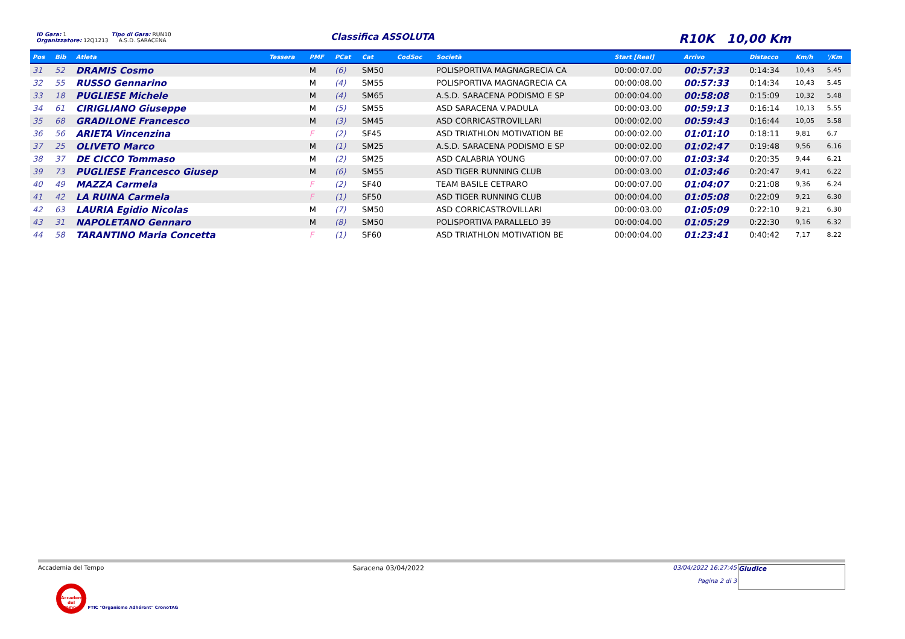ID Gara: 1 Tipo di Gara: RUN10
Organizzatore: 12Q1213 A.S.D. SARACENA
Classifica ASSOLUTA R10K 10,00 Km
| Pos | Bib | Atleta | Tessera | PMF | PCat | Cat | CodSoc | Società | Start [Real] | Arrivo | Distacco | Km/h | '/Km |
| --- | --- | --- | --- | --- | --- | --- | --- | --- | --- | --- | --- | --- | --- |
| 31 | 52 | DRAMIS Cosmo | | M | (6) | SM50 | | POLISPORTIVA MAGNAGRECIA CA | 00:00:07.00 | 00:57:33 | 0:14:34 | 10,43 | 5.45 |
| 32 | 55 | RUSSO Gennarino | | M | (4) | SM55 | | POLISPORTIVA MAGNAGRECIA CA | 00:00:08.00 | 00:57:33 | 0:14:34 | 10,43 | 5.45 |
| 33 | 18 | PUGLIESE Michele | | M | (4) | SM65 | | A.S.D. SARACENA PODISMO E SP | 00:00:04.00 | 00:58:08 | 0:15:09 | 10,32 | 5.48 |
| 34 | 61 | CIRIGLIANO Giuseppe | | M | (5) | SM55 | | ASD SARACENA V.PADULA | 00:00:03.00 | 00:59:13 | 0:16:14 | 10,13 | 5.55 |
| 35 | 68 | GRADILONE Francesco | | M | (3) | SM45 | | ASD CORRICASTROVILLARI | 00:00:02.00 | 00:59:43 | 0:16:44 | 10,05 | 5.58 |
| 36 | 56 | ARIETA Vincenzina | | F | (2) | SF45 | | ASD TRIATHLON MOTIVATION BE | 00:00:02.00 | 01:01:10 | 0:18:11 | 9,81 | 6.7 |
| 37 | 25 | OLIVETO Marco | | M | (1) | SM25 | | A.S.D. SARACENA PODISMO E SP | 00:00:02.00 | 01:02:47 | 0:19:48 | 9,56 | 6.16 |
| 38 | 37 | DE CICCO Tommaso | | M | (2) | SM25 | | ASD CALABRIA YOUNG | 00:00:07.00 | 01:03:34 | 0:20:35 | 9,44 | 6.21 |
| 39 | 73 | PUGLIESE Francesco Giusep | | M | (6) | SM55 | | ASD TIGER RUNNING CLUB | 00:00:03.00 | 01:03:46 | 0:20:47 | 9,41 | 6.22 |
| 40 | 49 | MAZZA Carmela | | F | (2) | SF40 | | TEAM BASILE CETRARO | 00:00:07.00 | 01:04:07 | 0:21:08 | 9,36 | 6.24 |
| 41 | 42 | LA RUINA Carmela | | F | (1) | SF50 | | ASD TIGER RUNNING CLUB | 00:00:04.00 | 01:05:08 | 0:22:09 | 9,21 | 6.30 |
| 42 | 63 | LAURIA Egidio Nicolas | | M | (7) | SM50 | | ASD CORRICASTROVILLARI | 00:00:03.00 | 01:05:09 | 0:22:10 | 9,21 | 6.30 |
| 43 | 31 | NAPOLETANO Gennaro | | M | (8) | SM50 | | POLISPORTIVA PARALLELO 39 | 00:00:04.00 | 01:05:29 | 0:22:30 | 9,16 | 6.32 |
| 44 | 58 | TARANTINO Maria Concetta | | F | (1) | SF60 | | ASD TRIATHLON MOTIVATION BE | 00:00:04.00 | 01:23:41 | 0:40:42 | 7,17 | 8.22 |
Accademia del Tempo Saracena 03/04/2022 03/04/2022 16:27:45
Pagina 2 di 3 Giudice
Accademia del Tempo FTIC "Organisme Adhérent" CronoTAG